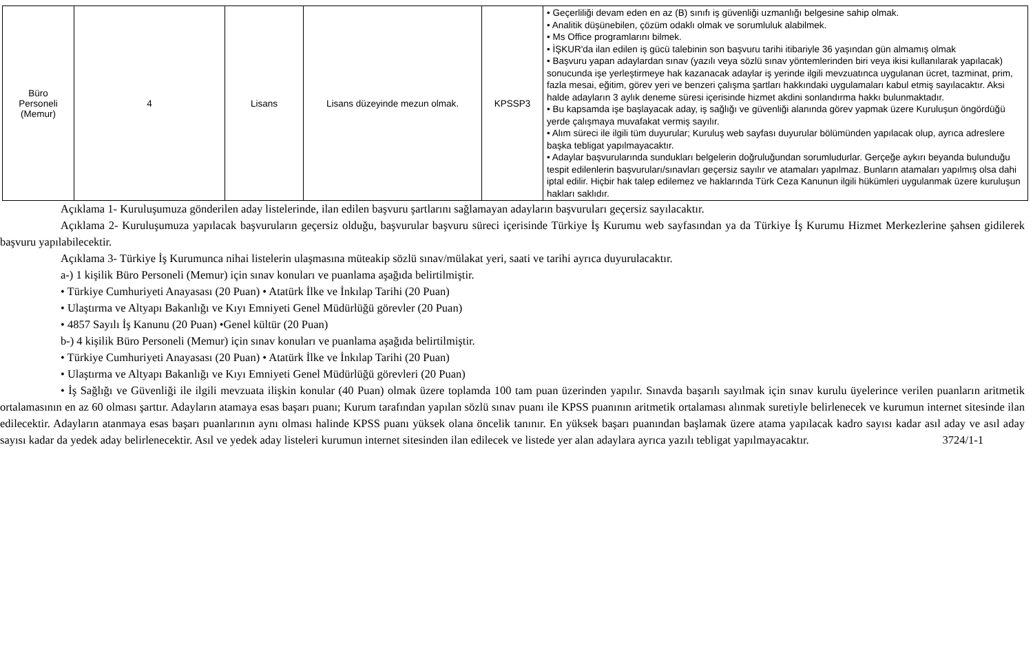| Büro Personeli (Memur) | 4 | Lisans | Lisans düzeyinde mezun olmak. | KPSSP3 | • Geçerliliği devam eden en az (B) sınıfı iş güvenliği uzmanlığı belgesine sahip olmak. • Analitik düşünebilen, çözüm odaklı olmak ve sorumluluk alabilmek. • Ms Office programlarını bilmek. • İŞKUR'da ilan edilen iş gücü talebinin son başvuru tarihi itibariyle 36 yaşından gün almamış olmak • Başvuru yapan adaylardan sınav (yazılı veya sözlü sınav yöntemlerinden biri veya ikisi kullanılarak yapılacak) sonucunda işe yerleştirmeye hak kazanacak adaylar iş yerinde ilgili mevzuatınca uygulanan ücret, tazminat, prim, fazla mesai, eğitim, görev yeri ve benzeri çalışma şartları hakkındaki uygulamaları kabul etmiş sayılacaktır. Aksi halde adayların 3 aylık deneme süresi içerisinde hizmet akdini sonlandırma hakkı bulunmaktadır. • Bu kapsamda işe başlayacak aday, iş sağlığı ve güvenliği alanında görev yapmak üzere Kuruluşun öngördüğü yerde çalışmaya muvafakat vermiş sayılır. • Alım süreci ile ilgili tüm duyurular; Kuruluş web sayfası duyurular bölümünden yapılacak olup, ayrıca adreslere başka tebligat yapılmayacaktır. • Adaylar başvurularında sundukları belgelerin doğruluğundan sorumludurlar. Gerçeğe aykırı beyanda bulunduğu tespit edilenlerin başvuruları/sınavları geçersiz sayılır ve atamaları yapılmaz. Bunların atamaları yapılmış olsa dahi iptal edilir. Hiçbir hak talep edilemez ve haklarında Türk Ceza Kanunun ilgili hükümleri uygulanmak üzere kuruluşun hakları saklıdır. |
Açıklama 1- Kuruluşumuza gönderilen aday listelerinde, ilan edilen başvuru şartlarını sağlamayan adayların başvuruları geçersiz sayılacaktır.
Açıklama 2- Kuruluşumuza yapılacak başvuruların geçersiz olduğu, başvurular başvuru süreci içerisinde Türkiye İş Kurumu web sayfasından ya da Türkiye İş Kurumu Hizmet Merkezlerine şahsen gidilerek başvuru yapılabilecektir.
Açıklama 3- Türkiye İş Kurumunca nihai listelerin ulaşmasına müteakip sözlü sınav/mülakat yeri, saati ve tarihi ayrıca duyurulacaktır.
a-) 1 kişilik Büro Personeli (Memur) için sınav konuları ve puanlama aşağıda belirtilmiştir.
• Türkiye Cumhuriyeti Anayasası (20 Puan) • Atatürk İlke ve İnkılap Tarihi (20 Puan)
• Ulaştırma ve Altyapı Bakanlığı ve Kıyı Emniyeti Genel Müdürlüğü görevler (20 Puan)
• 4857 Sayılı İş Kanunu (20 Puan) •Genel kültür (20 Puan)
b-) 4 kişilik Büro Personeli (Memur) için sınav konuları ve puanlama aşağıda belirtilmiştir.
• Türkiye Cumhuriyeti Anayasası (20 Puan) • Atatürk İlke ve İnkılap Tarihi (20 Puan)
• Ulaştırma ve Altyapı Bakanlığı ve Kıyı Emniyeti Genel Müdürlüğü görevleri (20 Puan)
• İş Sağlığı ve Güvenliği ile ilgili mevzuata ilişkin konular (40 Puan) olmak üzere toplamda 100 tam puan üzerinden yapılır. Sınavda başarılı sayılmak için sınav kurulu üyelerince verilen puanların aritmetik ortalamasının en az 60 olması şarttır. Adayların atamaya esas başarı puanı; Kurum tarafından yapılan sözlü sınav puanı ile KPSS puanının aritmetik ortalaması alınmak suretiyle belirlenecek ve kurumun internet sitesinde ilan edilecektir. Adayların atanmaya esas başarı puanlarının aynı olması halinde KPSS puanı yüksek olana öncelik tanınır. En yüksek başarı puanından başlamak üzere atama yapılacak kadro sayısı kadar asıl aday ve asıl aday sayısı kadar da yedek aday belirlenecektir. Asıl ve yedek aday listeleri kurumun internet sitesinden ilan edilecek ve listede yer alan adaylara ayrıca yazılı tebligat yapılmayacaktır. 3724/1-1